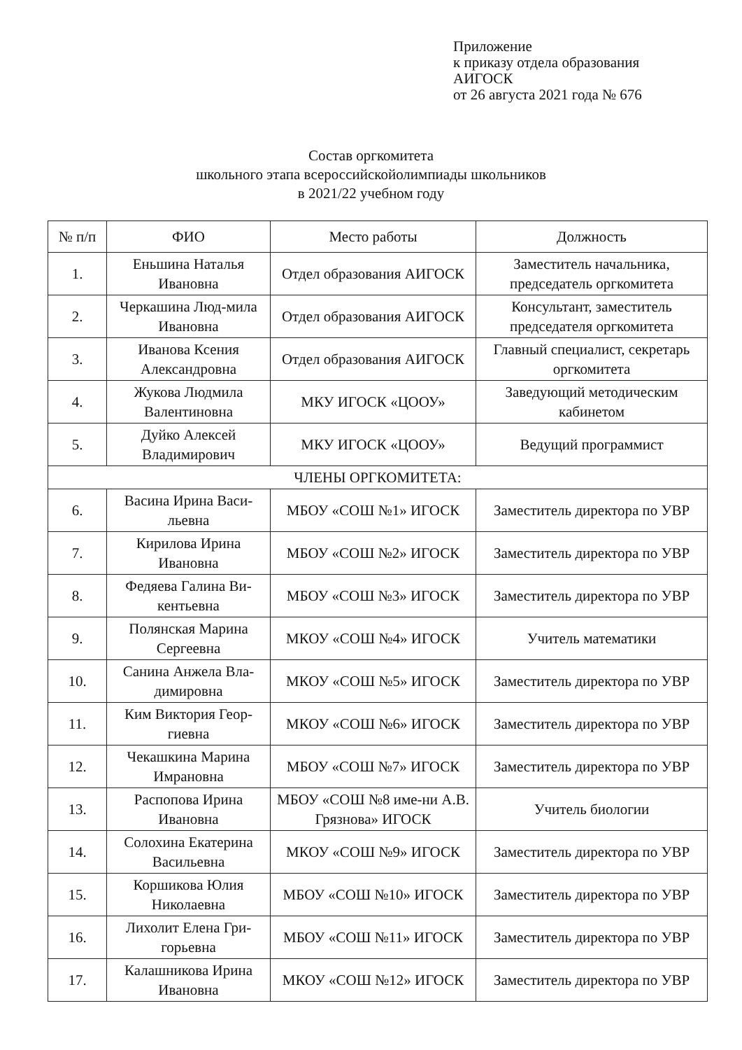Приложение
к приказу отдела образования
АИГОСК
от 26 августа 2021 года № 676
Состав оргкомитета
школьного этапа всероссийскойолимпиады школьников
в 2021/22 учебном году
| № п/п | ФИО | Место работы | Должность |
| --- | --- | --- | --- |
| 1. | Еньшина Наталья Ивановна | Отдел образования АИГОСК | Заместитель начальника, председатель оргкомитета |
| 2. | Черкашина Люд-мила Ивановна | Отдел образования АИГОСК | Консультант, заместитель председателя оргкомитета |
| 3. | Иванова Ксения Александровна | Отдел образования АИГОСК | Главный специалист, секретарь оргкомитета |
| 4. | Жукова Людмила Валентиновна | МКУ ИГОСК «ЦООУ» | Заведующий методическим кабинетом |
| 5. | Дуйко Алексей Владимирович | МКУ ИГОСК «ЦООУ» | Ведущий программист |
| ЧЛЕНЫ ОРГКОМИТЕТА: | | | |
| 6. | Васина Ирина Васи-льевна | МБОУ «СОШ №1» ИГОСК | Заместитель директора по УВР |
| 7. | Кирилова Ирина Ивановна | МБОУ «СОШ №2» ИГОСК | Заместитель директора по УВР |
| 8. | Федяева Галина Ви-кентьевна | МБОУ «СОШ №3» ИГОСК | Заместитель директора по УВР |
| 9. | Полянская Марина Сергеевна | МКОУ «СОШ №4» ИГОСК | Учитель математики |
| 10. | Санина Анжела Вла-димировна | МКОУ «СОШ №5» ИГОСК | Заместитель директора по УВР |
| 11. | Ким Виктория Геор-гиевна | МКОУ «СОШ №6» ИГОСК | Заместитель директора по УВР |
| 12. | Чекашкина Марина Имрановна | МБОУ «СОШ №7» ИГОСК | Заместитель директора по УВР |
| 13. | Распопова Ирина Ивановна | МБОУ «СОШ №8 име-ни А.В. Грязнова» ИГОСК | Учитель биологии |
| 14. | Солохина Екатерина Васильевна | МКОУ «СОШ №9» ИГОСК | Заместитель директора по УВР |
| 15. | Коршикова Юлия Николаевна | МБОУ «СОШ №10» ИГОСК | Заместитель директора по УВР |
| 16. | Лихолит Елена Гри-горьевна | МБОУ «СОШ №11» ИГОСК | Заместитель директора по УВР |
| 17. | Калашникова Ирина Ивановна | МКОУ «СОШ №12» ИГОСК | Заместитель директора по УВР |